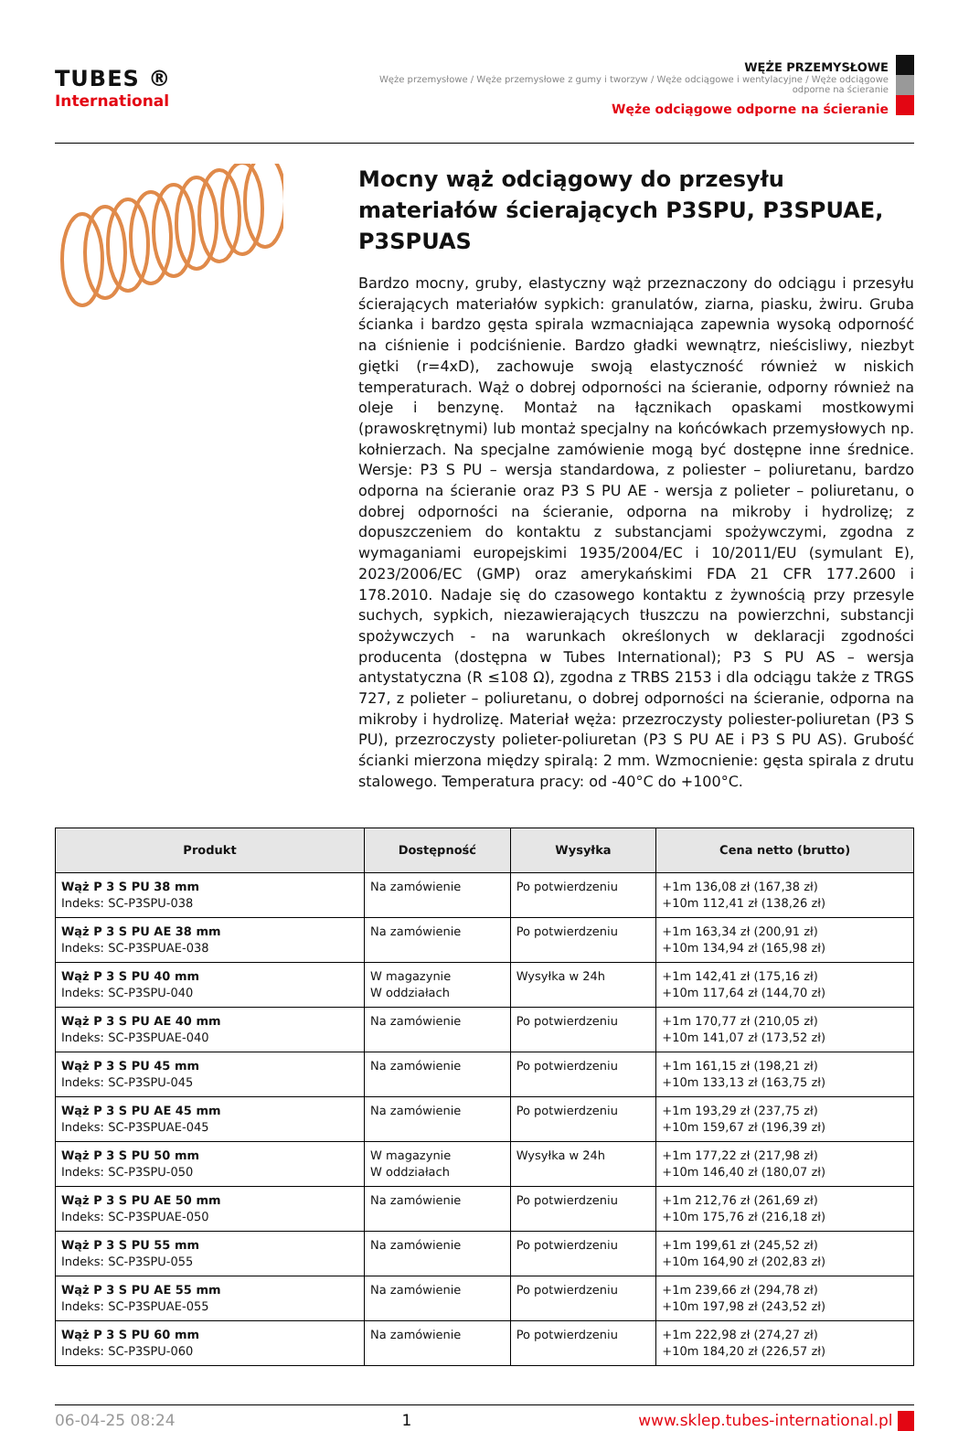TUBES ®
International
WĘŻE PRZEMYSŁOWE
Węże przemysłowe / Węże przemysłowe z gumy i tworzyw / Węże odciągowe i wentylacyjne / Węże odciągowe odporne na ścieranie
Węże odciągowe odporne na ścieranie
Mocny wąż odciągowy do przesyłu materiałów ścierających P3SPU, P3SPUAE, P3SPUAS
Bardzo mocny, gruby, elastyczny wąż przeznaczony do odciągu i przesyłu ścierających materiałów sypkich: granulatów, ziarna, piasku, żwiru. Gruba ścianka i bardzo gęsta spirala wzmacniająca zapewnia wysoką odporność na ciśnienie i podciśnienie. Bardzo gładki wewnątrz, nieścisliwy, niezbyt giętki (r=4xD), zachowuje swoją elastyczność również w niskich temperaturach. Wąż o dobrej odporności na ścieranie, odporny również na oleje i benzynę. Montaż na łącznikach opaskami mostkowymi (prawoskrętnymi) lub montaż specjalny na końcówkach przemysłowych np. kołnierzach. Na specjalne zamówienie mogą być dostępne inne średnice. Wersje: P3 S PU – wersja standardowa, z poliester – poliuretanu, bardzo odporna na ścieranie oraz P3 S PU AE - wersja z polieter – poliuretanu, o dobrej odporności na ścieranie, odporna na mikroby i hydrolizę; z dopuszczeniem do kontaktu z substancjami spożywczymi, zgodna z wymaganiami europejskimi 1935/2004/EC i 10/2011/EU (symulant E), 2023/2006/EC (GMP) oraz amerykańskimi FDA 21 CFR 177.2600 i 178.2010. Nadaje się do czasowego kontaktu z żywnością przy przesyle suchych, sypkich, niezawierających tłuszczu na powierzchni, substancji spożywczych - na warunkach określonych w deklaracji zgodności producenta (dostępna w Tubes International); P3 S PU AS – wersja antystatyczna (R ≤108 Ω), zgodna z TRBS 2153 i dla odciągu także z TRGS 727, z polieter – poliuretanu, o dobrej odporności na ścieranie, odporna na mikroby i hydrolizę. Materiał węża: przezroczysty poliester-poliuretan (P3 S PU), przezroczysty polieter-poliuretan (P3 S PU AE i P3 S PU AS). Grubość ścianki mierzona między spiralą: 2 mm. Wzmocnienie: gęsta spirala z drutu stalowego. Temperatura pracy: od -40°C do +100°C.
| Produkt | Dostępność | Wysyłka | Cena netto (brutto) |
| --- | --- | --- | --- |
| Wąż P 3 S PU 38 mm Indeks: SC-P3SPU-038 | Na zamówienie | Po potwierdzeniu | +1m 136,08 zł (167,38 zł) +10m 112,41 zł (138,26 zł) |
| Wąż P 3 S PU AE 38 mm Indeks: SC-P3SPUAE-038 | Na zamówienie | Po potwierdzeniu | +1m 163,34 zł (200,91 zł) +10m 134,94 zł (165,98 zł) |
| Wąż P 3 S PU 40 mm Indeks: SC-P3SPU-040 | W magazynie W oddziałach | Wysyłka w 24h | +1m 142,41 zł (175,16 zł) +10m 117,64 zł (144,70 zł) |
| Wąż P 3 S PU AE 40 mm Indeks: SC-P3SPUAE-040 | Na zamówienie | Po potwierdzeniu | +1m 170,77 zł (210,05 zł) +10m 141,07 zł (173,52 zł) |
| Wąż P 3 S PU 45 mm Indeks: SC-P3SPU-045 | Na zamówienie | Po potwierdzeniu | +1m 161,15 zł (198,21 zł) +10m 133,13 zł (163,75 zł) |
| Wąż P 3 S PU AE 45 mm Indeks: SC-P3SPUAE-045 | Na zamówienie | Po potwierdzeniu | +1m 193,29 zł (237,75 zł) +10m 159,67 zł (196,39 zł) |
| Wąż P 3 S PU 50 mm Indeks: SC-P3SPU-050 | W magazynie W oddziałach | Wysyłka w 24h | +1m 177,22 zł (217,98 zł) +10m 146,40 zł (180,07 zł) |
| Wąż P 3 S PU AE 50 mm Indeks: SC-P3SPUAE-050 | Na zamówienie | Po potwierdzeniu | +1m 212,76 zł (261,69 zł) +10m 175,76 zł (216,18 zł) |
| Wąż P 3 S PU 55 mm Indeks: SC-P3SPU-055 | Na zamówienie | Po potwierdzeniu | +1m 199,61 zł (245,52 zł) +10m 164,90 zł (202,83 zł) |
| Wąż P 3 S PU AE 55 mm Indeks: SC-P3SPUAE-055 | Na zamówienie | Po potwierdzeniu | +1m 239,66 zł (294,78 zł) +10m 197,98 zł (243,52 zł) |
| Wąż P 3 S PU 60 mm Indeks: SC-P3SPU-060 | Na zamówienie | Po potwierdzeniu | +1m 222,98 zł (274,27 zł) +10m 184,20 zł (226,57 zł) |
06-04-25 08:24 1 www.sklep.tubes-international.pl